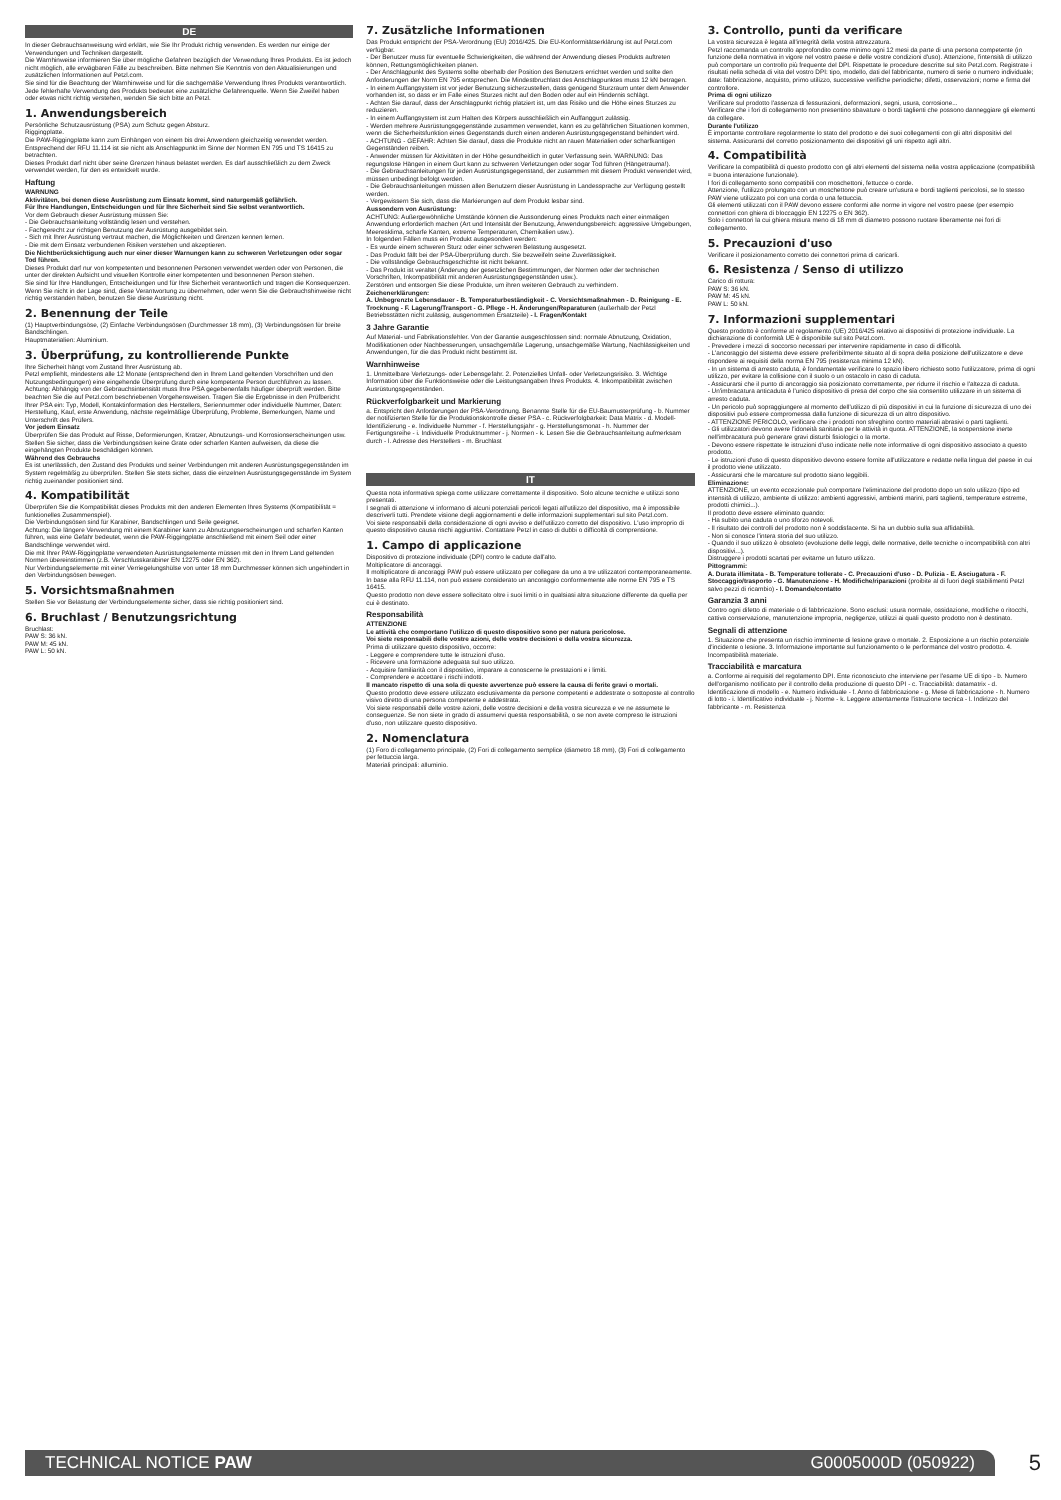DE
In dieser Gebrauchsanweisung wird erklärt, wie Sie Ihr Produkt richtig verwenden. Es werden nur einige der Verwendungen und Techniken dargestellt.
Die Warnhinweise informieren Sie über mögliche Gefahren bezüglich der Verwendung Ihres Produkts. Es ist jedoch nicht möglich, alle erwägbaren Fälle zu beschreiben. Bitte nehmen Sie Kenntnis von den Aktualisierungen und zusätzlichen Informationen auf Petzl.com.
Sie sind für die Beachtung der Warnhinweise und für die sachgemäße Verwendung Ihres Produkts verantwortlich. Jede fehlerhafte Verwendung des Produkts bedeutet eine zusätzliche Gefahrenquelle. Wenn Sie Zweifel haben oder etwas nicht richtig verstehen, wenden Sie sich bitte an Petzl.
1. Anwendungsbereich
Persönliche Schutzausrüstung (PSA) zum Schutz gegen Absturz.
Riggingplatte.
Die PAW-Riggingplatte kann zum Einhängen von einem bis drei Anwendern gleichzeitig verwendet werden. Entsprechend der RFU 11.114 ist sie nicht als Anschlagpunkt im Sinne der Normen EN 795 und TS 16415 zu betrachten.
Dieses Produkt darf nicht über seine Grenzen hinaus belastet werden. Es darf ausschließlich zu dem Zweck verwendet werden, für den es entwickelt wurde.
Haftung
WARNUNG
Aktivitäten, bei denen diese Ausrüstung zum Einsatz kommt, sind naturgemäß gefährlich.
Für Ihre Handlungen, Entscheidungen und für Ihre Sicherheit sind Sie selbst verantwortlich.
Vor dem Gebrauch dieser Ausrüstung müssen Sie:
- Die Gebrauchsanleitung vollständig lesen und verstehen.
- Fachgerecht zur richtigen Benutzung der Ausrüstung ausgebildet sein.
- Sich mit Ihrer Ausrüstung vertraut machen, die Möglichkeiten und Grenzen kennen lernen.
- Die mit dem Einsatz verbundenen Risiken verstehen und akzeptieren.
Die Nichtberücksichtigung auch nur einer dieser Warnungen kann zu schweren Verletzungen oder sogar Tod führen.
Dieses Produkt darf nur von kompetenten und besonnenen Personen verwendet werden oder von Personen, die unter der direkten Aufsicht und visuellen Kontrolle einer kompetenten und besonnenen Person stehen.
Sie sind für Ihre Handlungen, Entscheidungen und für Ihre Sicherheit verantwortlich und tragen die Konsequenzen. Wenn Sie nicht in der Lage sind, diese Verantwortung zu übernehmen, oder wenn Sie die Gebrauchshinweise nicht richtig verstanden haben, benutzen Sie diese Ausrüstung nicht.
2. Benennung der Teile
(1) Hauptverbindungsöse, (2) Einfache Verbindungsösen (Durchmesser 18 mm), (3) Verbindungsösen für breite Bandschlingen.
Hauptmaterialien: Aluminium.
3. Überprüfung, zu kontrollierende Punkte
Ihre Sicherheit hängt vom Zustand Ihrer Ausrüstung ab.
Petzl empfiehlt, mindestens alle 12 Monate (entsprechend den in Ihrem Land geltenden Vorschriften und den Nutzungsbedingungen) eine eingehende Überprüfung durch eine kompetente Person durchführen zu lassen. Achtung: Abhängig von der Gebrauchsintensität muss Ihre PSA gegebenenfalls häufiger überprüft werden. Bitte beachten Sie die auf Petzl.com beschriebenen Vorgehensweisen. Tragen Sie die Ergebnisse in den Prüfbericht Ihrer PSA ein: Typ, Modell, Kontaktinformation des Herstellers, Seriennummer oder individuelle Nummer, Daten: Herstellung, Kauf, erste Anwendung, nächste regelmäßige Überprüfung, Probleme, Bemerkungen, Name und Unterschrift des Prüfers.
Vor jedem Einsatz
Überprüfen Sie das Produkt auf Risse, Deformierungen, Kratzer, Abnutzungs- und Korrosionserscheinungen usw.
Stellen Sie sicher, dass die Verbindungsösen keine Grate oder scharfen Kanten aufweisen, da diese die eingehängten Produkte beschädigen können.
Während des Gebrauchs
Es ist unerlässlich, den Zustand des Produkts und seiner Verbindungen mit anderen Ausrüstungsgegenständen im System regelmäßig zu überprüfen. Stellen Sie stets sicher, dass die einzelnen Ausrüstungsgegenstände im System richtig zueinander positioniert sind.
4. Kompatibilität
Überprüfen Sie die Kompatibilität dieses Produkts mit den anderen Elementen Ihres Systems (Kompatibilität = funktionelles Zusammenspiel).
Die Verbindungsösen sind für Karabiner, Bandschlingen und Seile geeignet.
Achtung: Die längere Verwendung mit einem Karabiner kann zu Abnutzungserscheinungen und scharfen Kanten führen, was eine Gefahr bedeutet, wenn die PAW-Riggingplatte anschließend mit einem Seil oder einer Bandschlinge verwendet wird.
Die mit Ihrer PAW-Riggingplatte verwendeten Ausrüstungselemente müssen mit den in Ihrem Land geltenden Normen übereinstimmen (z.B. Verschlusskarabiner EN 12275 oder EN 362).
Nur Verbindungselemente mit einer Verriegelungshülse von unter 18 mm Durchmesser können sich ungehindert in den Verbindungsösen bewegen.
5. Vorsichtsmaßnahmen
Stellen Sie vor Belastung der Verbindungselemente sicher, dass sie richtig positioniert sind.
6. Bruchlast / Benutzungsrichtung
Bruchlast:
PAW S: 36 kN.
PAW M: 45 kN.
PAW L: 50 kN.
7. Zusätzliche Informationen
Das Produkt entspricht der PSA-Verordnung (EU) 2016/425. Die EU-Konformitätserklärung ist auf Petzl.com verfügbar.
- Der Benutzer muss für eventuelle Schwierigkeiten, die während der Anwendung dieses Produkts auftreten können, Rettungsmöglichkeiten planen.
- Der Anschlagpunkt des Systems sollte oberhalb der Position des Benutzers errichtet werden und sollte den Anforderungen der Norm EN 795 entsprechen. Die Mindestbruchlast des Anschlagpunktes muss 12 kN betragen.
- In einem Auffangsystem ist vor jeder Benutzung sicherzustellen, dass genügend Sturzraum unter dem Anwender vorhanden ist, so dass er im Falle eines Sturzes nicht auf den Boden oder auf ein Hindernis schlägt.
- Achten Sie darauf, dass der Anschlagpunkt richtig platziert ist, um das Risiko und die Höhe eines Sturzes zu reduzieren.
- In einem Auffangsystem ist zum Halten des Körpers ausschließlich ein Auffanggurt zulässig.
- Werden mehrere Ausrüstungsgegenstände zusammen verwendet, kann es zu gefährlichen Situationen kommen, wenn die Sicherheitsfunktion eines Gegenstands durch einen anderen Ausrüstungsgegenstand behindert wird.
- ACHTUNG - GEFAHR: Achten Sie darauf, dass die Produkte nicht an rauen Materialien oder scharfkantigen Gegenständen reiben.
- Anwender müssen für Aktivitäten in der Höhe gesundheitlich in guter Verfassung sein. WARNUNG: Das regungslose Hängen in einem Gurt kann zu schweren Verletzungen oder sogar Tod führen (Hängetrauma!).
- Die Gebrauchsanleitungen für jeden Ausrüstungsgegenstand, der zusammen mit diesem Produkt verwendet wird, müssen unbedingt befolgt werden.
- Die Gebrauchsanleitungen müssen allen Benutzern dieser Ausrüstung in Landessprache zur Verfügung gestellt werden.
- Vergewissern Sie sich, dass die Markierungen auf dem Produkt lesbar sind.
Aussondern von Ausrüstung:
ACHTUNG: Außergewöhnliche Umstände können die Aussonderung eines Produkts nach einer einmaligen Anwendung erforderlich machen (Art und Intensität der Benutzung, Anwendungsbereich: aggressive Umgebungen, Meeresklima, scharfe Kanten, extreme Temperaturen, Chemikalien usw.).
In folgenden Fällen muss ein Produkt ausgesondert werden:
- Es wurde einem schweren Sturz oder einer schweren Belastung ausgesetzt.
- Das Produkt fällt bei der PSA-Überprüfung durch. Sie bezweifeln seine Zuverlässigkeit.
- Die vollständige Gebrauchsgeschichte ist nicht bekannt.
- Das Produkt ist veraltet (Änderung der gesetzlichen Bestimmungen, der Normen oder der technischen Vorschriften, Inkompatibilität mit anderen Ausrüstungsgegenständen usw.).
Zerstören und entsorgen Sie diese Produkte, um ihren weiteren Gebrauch zu verhindern.
Zeichenerklärungen:
A. Unbegrenzte Lebensdauer - B. Temperaturbeständigkeit - C. Vorsichtsmaßnahmen - D. Reinigung - E. Trocknung - F. Lagerung/Transport - G. Pflege - H. Änderungen/Reparaturen (außerhalb der Petzl Betriebsstätten nicht zulässig, ausgenommen Ersatzteile) - I. Fragen/Kontakt
3 Jahre Garantie
Auf Material- und Fabrikationsfehler. Von der Garantie ausgeschlossen sind: normale Abnutzung, Oxidation, Modifikationen oder Nachbesserungen, unsachgemäße Lagerung, unsachgemäße Wartung, Nachlässigkeiten und Anwendungen, für die das Produkt nicht bestimmt ist.
Warnhinweise
1. Unmittelbare Verletzungs- oder Lebensgefahr. 2. Potenzielles Unfall- oder Verletzungsrisiko. 3. Wichtige Information über die Funktionsweise oder die Leistungsangaben Ihres Produkts. 4. Inkompatibilität zwischen Ausrüstungsgegenständen.
Rückverfolgbarkeit und Markierung
a. Entspricht den Anforderungen der PSA-Verordnung. Benannte Stelle für die EU-Baumusterprüfung - b. Nummer der notifizierten Stelle für die Produktionskontrolle dieser PSA - c. Rückverfolgbarkeit: Data Matrix - d. Modell-Identifizierung - e. Individuelle Nummer - f. Herstellungsjahr - g. Herstellungsmonat - h. Nummer der Fertigungsreihe - i. Individuelle Produktnummer - j. Normen - k. Lesen Sie die Gebrauchsanleitung aufmerksam durch - l. Adresse des Herstellers - m. Bruchlast
IT
Questa nota informativa spiega come utilizzare correttamente il dispositivo. Solo alcune tecniche e utilizzi sono presentati.
I segnali di attenzione vi informano di alcuni potenziali pericoli legati all'utilizzo del dispositivo, ma è impossibile descriverli tutti. Prendete visione degli aggiornamenti e delle informazioni supplementari sul sito Petzl.com.
Voi siete responsabili della considerazione di ogni avviso e dell'utilizzo corretto del dispositivo. L'uso improprio di questo dispositivo causa rischi aggiuntivi. Contattare Petzl in caso di dubbi o difficoltà di comprensione.
1. Campo di applicazione
Dispositivo di protezione individuale (DPI) contro le cadute dall'alto.
Moltiplicatore di ancoraggi.
Il moltiplicatore di ancoraggi PAW può essere utilizzato per collegare da uno a tre utilizzatori contemporaneamente. In base alla RFU 11.114, non può essere considerato un ancoraggio conformemente alle norme EN 795 e TS 16415.
Questo prodotto non deve essere sollecitato oltre i suoi limiti o in qualsiasi altra situazione differente da quella per cui è destinato.
Responsabilità
ATTENZIONE
Le attività che comportano l'utilizzo di questo dispositivo sono per natura pericolose.
Voi siete responsabili delle vostre azioni, delle vostre decisioni e della vostra sicurezza.
Prima di utilizzare questo dispositivo, occorre:
- Leggere e comprendere tutte le istruzioni d'uso.
- Ricevere una formazione adeguata sul suo utilizzo.
- Acquisire familiarità con il dispositivo, imparare a conoscerne le prestazioni e i limiti.
- Comprendere e accettare i rischi indotti.
Il mancato rispetto di una sola di queste avvertenze può essere la causa di ferite gravi o mortali.
Questo prodotto deve essere utilizzato esclusivamente da persone competenti e addestrate o sottoposte al controllo visivo diretto di una persona competente e addestrata.
Voi siete responsabili delle vostre azioni, delle vostre decisioni e della vostra sicurezza e ve ne assumete le conseguenze. Se non siete in grado di assumervi questa responsabilità, o se non avete compreso le istruzioni d'uso, non utilizzare questo dispositivo.
2. Nomenclatura
(1) Foro di collegamento principale, (2) Fori di collegamento semplice (diametro 18 mm), (3) Fori di collegamento per fettuccia larga.
Materiali principali: alluminio.
3. Controllo, punti da verificare
La vostra sicurezza è legata all'integrità della vostra attrezzatura.
Petzl raccomanda un controllo approfondito come minimo ogni 12 mesi da parte di una persona competente (in funzione della normativa in vigore nel vostro paese e delle vostre condizioni d'uso). Attenzione, l'intensità di utilizzo può comportare un controllo più frequente del DPI. Rispettate le procedure descritte sul sito Petzl.com. Registrate i risultati nella scheda di vita del vostro DPI: tipo, modello, dati del fabbricante, numero di serie o numero individuale; date: fabbricazione, acquisto, primo utilizzo, successive verifiche periodiche; difetti, osservazioni; nome e firma del controllore.
Prima di ogni utilizzo
Verificare sul prodotto l'assenza di fessurazioni, deformazioni, segni, usura, corrosione...
Verificare che i fori di collegamento non presentino sbavature o bordi taglienti che possono danneggiare gli elementi da collegare.
Durante l'utilizzo
È importante controllare regolarmente lo stato del prodotto e dei suoi collegamenti con gli altri dispositivi del sistema. Assicurarsi del corretto posizionamento dei dispositivi gli uni rispetto agli altri.
4. Compatibilità
Verificare la compatibilità di questo prodotto con gli altri elementi del sistema nella vostra applicazione (compatibilità = buona interazione funzionale).
I fori di collegamento sono compatibili con moschettoni, fettucce o corde.
Attenzione, l'utilizzo prolungato con un moschettone può creare un'usura e bordi taglienti pericolosi, se lo stesso PAW viene utilizzato poi con una corda o una fettuccia.
Gli elementi utilizzati con il PAW devono essere conformi alle norme in vigore nel vostro paese (per esempio connettori con ghiera di bloccaggio EN 12275 o EN 362).
Solo i connettori la cui ghiera misura meno di 18 mm di diametro possono ruotare liberamente nei fori di collegamento.
5. Precauzioni d'uso
Verificare il posizionamento corretto dei connettori prima di caricarli.
6. Resistenza / Senso di utilizzo
Carico di rottura:
PAW S: 36 kN.
PAW M: 45 kN.
PAW L: 50 kN.
7. Informazioni supplementari
Questo prodotto è conforme al regolamento (UE) 2016/425 relativo ai dispositivi di protezione individuale. La dichiarazione di conformità UE è disponibile sul sito Petzl.com.
- Prevedere i mezzi di soccorso necessari per intervenire rapidamente in caso di difficoltà.
- L'ancoraggio del sistema deve essere preferibilmente situato al di sopra della posizione dell'utilizzatore e deve rispondere ai requisiti della norma EN 795 (resistenza minima 12 kN).
- In un sistema di arresto caduta, è fondamentale verificare lo spazio libero richiesto sotto l'utilizzatore, prima di ogni utilizzo, per evitare la collisione con il suolo o un ostacolo in caso di caduta.
- Assicurarsi che il punto di ancoraggio sia posizionato correttamente, per ridurre il rischio e l'altezza di caduta.
- Un'imbracatura anticaduta è l'unico dispositivo di presa del corpo che sia consentito utilizzare in un sistema di arresto caduta.
- Un pericolo può sopraggiungere al momento dell'utilizzo di più dispositivi in cui la funzione di sicurezza di uno dei dispositivi può essere compromessa dalla funzione di sicurezza di un altro dispositivo.
- ATTENZIONE PERICOLO, verificare che i prodotti non sfreghino contro materiali abrasivi o parti taglienti.
- Gli utilizzatori devono avere l'idoneità sanitaria per le attività in quota. ATTENZIONE, la sospensione inerte nell'imbracatura può generare gravi disturbi fisiologici o la morte.
- Devono essere rispettate le istruzioni d'uso indicate nelle note informative di ogni dispositivo associato a questo prodotto.
- Le istruzioni d'uso di questo dispositivo devono essere fornite all'utilizzatore e redatte nella lingua del paese in cui il prodotto viene utilizzato.
- Assicurarsi che le marcature sul prodotto siano leggibili.
Eliminazione:
ATTENZIONE, un evento eccezionale può comportare l'eliminazione del prodotto dopo un solo utilizzo (tipo ed intensità di utilizzo, ambiente di utilizzo: ambienti aggressivi, ambienti marini, parti taglienti, temperature estreme, prodotti chimici...).
Il prodotto deve essere eliminato quando:
- Ha subito una caduta o uno sforzo notevoli.
- Il risultato dei controlli del prodotto non è soddisfacente. Si ha un dubbio sulla sua affidabilità.
- Non si conosce l'intera storia del suo utilizzo.
- Quando il suo utilizzo è obsoleto (evoluzione delle leggi, delle normative, delle tecniche o incompatibilità con altri dispositivi...).
Distruggere i prodotti scartati per evitarne un futuro utilizzo.
Pittogrammi:
A. Durata illimitata - B. Temperature tollerate - C. Precauzioni d'uso - D. Pulizia - E. Asciugatura - F. Stoccaggio/trasporto - G. Manutenzione - H. Modifiche/riparazioni (proibite al di fuori degli stabilimenti Petzl salvo pezzi di ricambio) - I. Domande/contatto
Garanzia 3 anni
Contro ogni difetto di materiale o di fabbricazione. Sono esclusi: usura normale, ossidazione, modifiche o ritocchi, cattiva conservazione, manutenzione impropria, negligenze, utilizzi ai quali questo prodotto non è destinato.
Segnali di attenzione
1. Situazione che presenta un rischio imminente di lesione grave o mortale. 2. Esposizione a un rischio potenziale d'incidente o lesione. 3. Informazione importante sul funzionamento o le performance del vostro prodotto. 4. Incompatibilità materiale.
Tracciabilità e marcatura
a. Conforme ai requisiti del regolamento DPI. Ente riconosciuto che interviene per l'esame UE di tipo - b. Numero dell'organismo notificato per il controllo della produzione di questo DPI - c. Tracciabilità: datamatrix - d. Identificazione di modello - e. Numero individuale - f. Anno di fabbricazione - g. Mese di fabbricazione - h. Numero di lotto - i. Identificativo individuale - j. Norme - k. Leggere attentamente l'istruzione tecnica - l. Indirizzo del fabbricante - m. Resistenza
TECHNICAL NOTICE PAW G0005000D (050922) 5